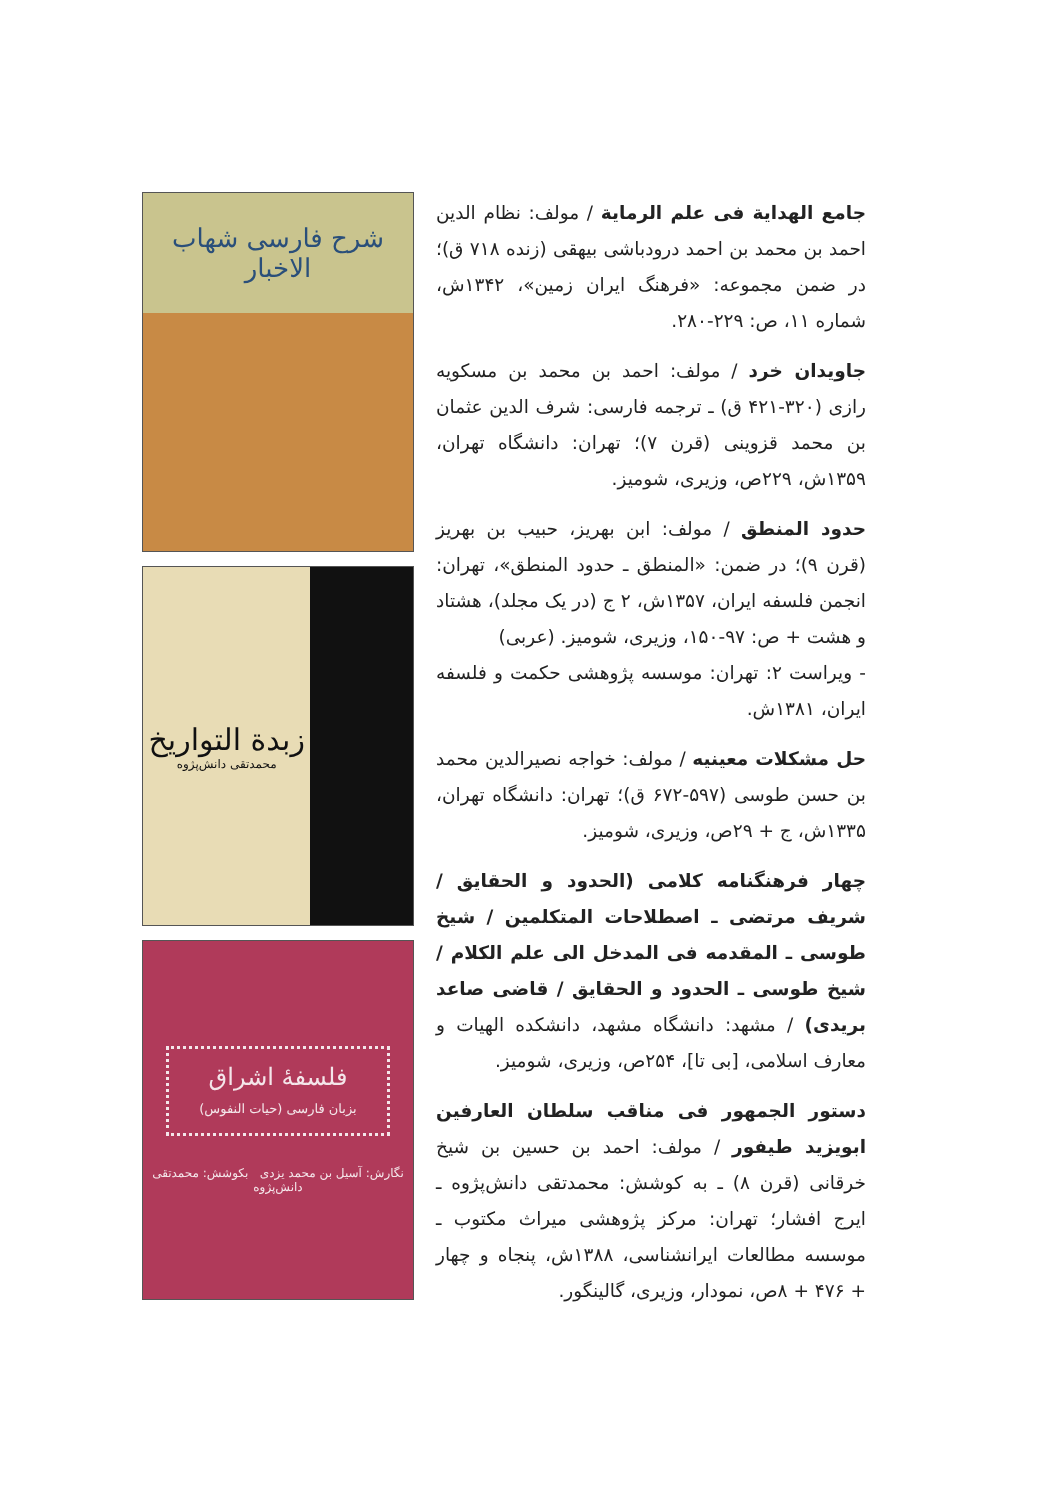شرح فارسی شهاب الاخبار
زبدة التواریخ
محمدتقی دانش‌پژوه
فلسفهٔ اشراق
بزبان فارسی (حیات النفوس)
نگارش: آسیل بن محمد یزدی بکوشش: محمدتقی دانش‌پژوه
جامع الهدایة فی علم الرمایة / مولف: نظام الدین احمد بن محمد بن احمد درودباشی بیهقی (زنده ۷۱۸ ق)؛ در ضمن مجموعه: «فرهنگ ایران زمین»، ۱۳۴۲ش، شماره ۱۱، ص: ۲۲۹-۲۸۰.
جاویدان خرد / مولف: احمد بن محمد بن مسکویه رازی (۳۲۰-۴۲۱ ق) ـ ترجمه فارسی: شرف الدین عثمان بن محمد قزوینی (قرن ۷)؛ تهران: دانشگاه تهران، ۱۳۵۹ش، ۲۲۹ص، وزیری، شومیز.
حدود المنطق / مولف: ابن بهریز، حبیب بن بهریز (قرن ۹)؛ در ضمن: «المنطق ـ حدود المنطق»، تهران: انجمن فلسفه ایران، ۱۳۵۷ش، ۲ ج (در یک مجلد)، هشتاد و هشت + ص: ۹۷-۱۵۰، وزیری، شومیز. (عربی)
- ویراست ۲: تهران: موسسه پژوهشی حکمت و فلسفه ایران، ۱۳۸۱ش.
حل مشکلات معینیه / مولف: خواجه نصیرالدین محمد بن حسن طوسی (۵۹۷-۶۷۲ ق)؛ تهران: دانشگاه تهران، ۱۳۳۵ش، ج + ۲۹ص، وزیری، شومیز.
چهار فرهنگنامه کلامی (الحدود و الحقایق / شریف مرتضی ـ اصطلاحات المتکلمین / شیخ طوسی ـ المقدمه فی المدخل الی علم الکلام / شیخ طوسی ـ الحدود و الحقایق / قاضی صاعد بریدی) / مشهد: دانشگاه مشهد، دانشکده الهیات و معارف اسلامی، [بی تا]، ۲۵۴ص، وزیری، شومیز.
دستور الجمهور فی مناقب سلطان العارفین ابویزید طیفور / مولف: احمد بن حسین بن شیخ خرقانی (قرن ۸) ـ به کوشش: محمدتقی دانش‌پژوه ـ ایرج افشار؛ تهران: مرکز پژوهشی میراث مکتوب ـ موسسه مطالعات ایرانشناسی، ۱۳۸۸ش، پنجاه و چهار + ۴۷۶ + ۸ص، نمودار، وزیری، گالینگور.